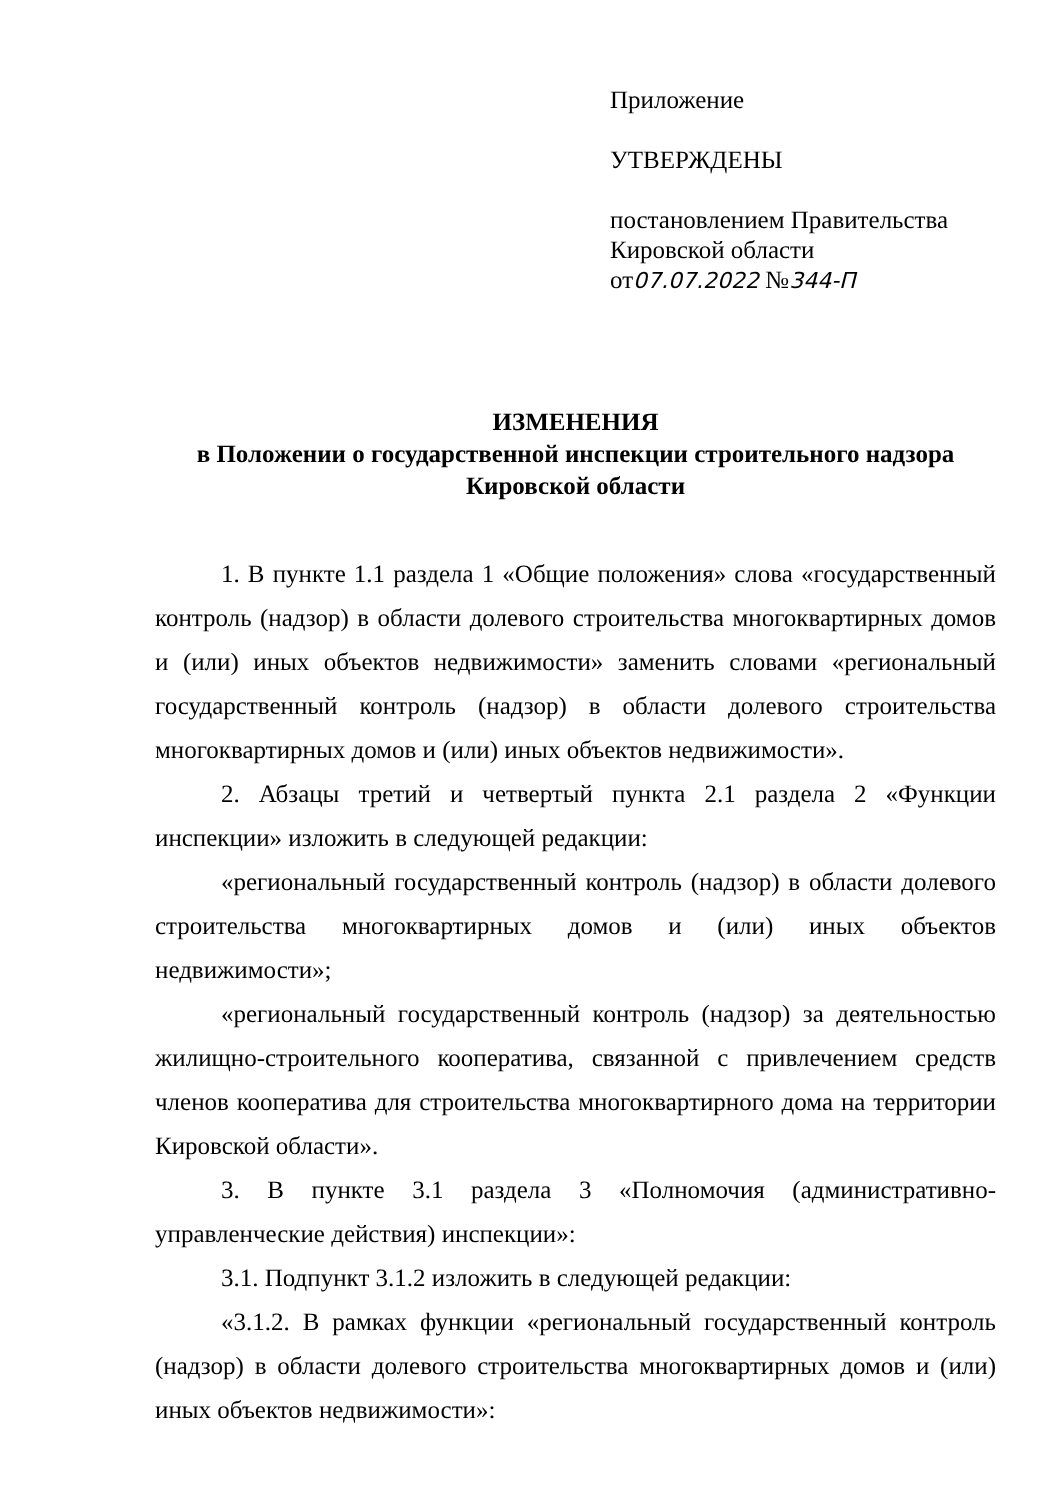Приложение
УТВЕРЖДЕНЫ
постановлением Правительства
Кировской области
от07.07.2022 №344-П
ИЗМЕНЕНИЯ
в Положении о государственной инспекции строительного надзора
Кировской области
1. В пункте 1.1 раздела 1 «Общие положения» слова «государственный контроль (надзор) в области долевого строительства многоквартирных домов и (или) иных объектов недвижимости» заменить словами «региональный государственный контроль (надзор) в области долевого строительства многоквартирных домов и (или) иных объектов недвижимости».
2. Абзацы третий и четвертый пункта 2.1 раздела 2 «Функции инспекции» изложить в следующей редакции:
«региональный государственный контроль (надзор) в области долевого строительства многоквартирных домов и (или) иных объектов недвижимости»;
«региональный государственный контроль (надзор) за деятельностью жилищно-строительного кооператива, связанной с привлечением средств членов кооператива для строительства многоквартирного дома на территории Кировской области».
3. В пункте 3.1 раздела 3 «Полномочия (административно-управленческие действия) инспекции»:
3.1. Подпункт 3.1.2 изложить в следующей редакции:
«3.1.2. В рамках функции «региональный государственный контроль (надзор) в области долевого строительства многоквартирных домов и (или) иных объектов недвижимости»: